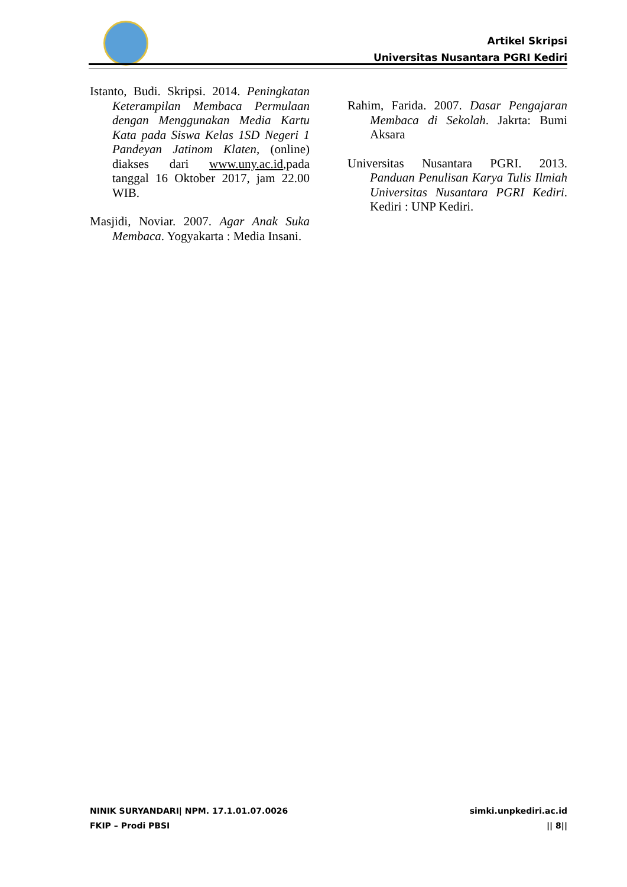Artikel Skripsi
Universitas Nusantara PGRI Kediri
Istanto, Budi. Skripsi. 2014. Peningkatan Keterampilan Membaca Permulaan dengan Menggunakan Media Kartu Kata pada Siswa Kelas 1SD Negeri 1 Pandeyan Jatinom Klaten, (online) diakses dari www.uny.ac.id,pada tanggal 16 Oktober 2017, jam 22.00 WIB.
Masjidi, Noviar. 2007. Agar Anak Suka Membaca. Yogyakarta : Media Insani.
Rahim, Farida. 2007. Dasar Pengajaran Membaca di Sekolah. Jakrta: Bumi Aksara
Universitas Nusantara PGRI. 2013. Panduan Penulisan Karya Tulis Ilmiah Universitas Nusantara PGRI Kediri. Kediri : UNP Kediri.
NINIK SURYANDARI| NPM. 17.1.01.07.0026
FKIP – Prodi PBSI
simki.unpkediri.ac.id
|| 8||